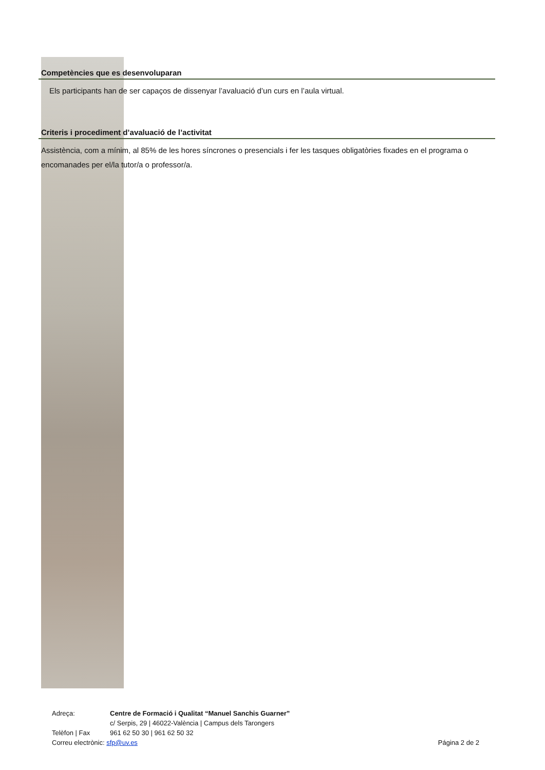Competències que es desenvoluparan
Els participants han de ser capaços de dissenyar l’avaluació d’un curs en l’aula virtual.
Criteris i procediment d’avaluació de l’activitat
Assistència, com a mínim, al 85% de les hores síncrones o presencials i fer les tasques obligatòries fixades en el programa o encomanades per el/la tutor/a o professor/a.
Adreça: Centre de Formació i Qualitat “Manuel Sanchis Guarner”
c/ Serpis, 29 | 46022-València | Campus dels Tarongers
Telèfon | Fax 961 62 50 30 | 961 62 50 32
Correu electrònic: sfp@uv.es Página 2 de 2